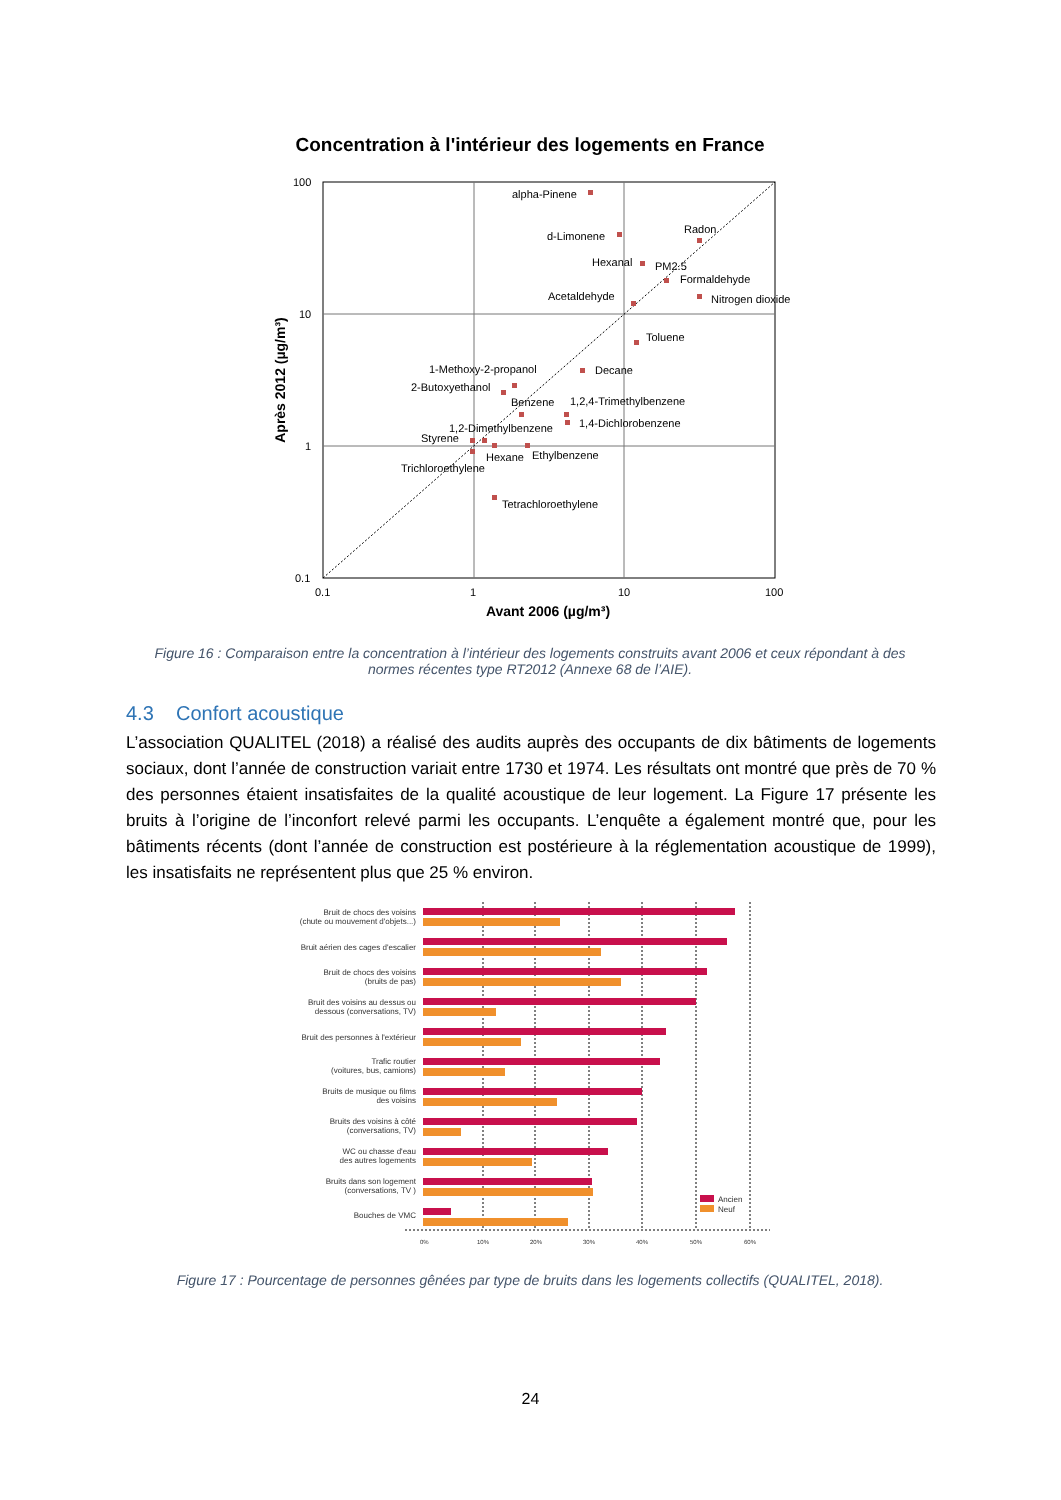Concentration à l'intérieur des logements en France
100
10
1
0.1
0.1
1
10
100
alpha-Pinene
d-Limonene
Radon
Hexanal
PM2.5
Formaldehyde
Acetaldehyde
Nitrogen dioxide
Toluene
1-Methoxy-2-propanol
Decane
2-Butoxyethanol
Benzene
1,2,4-Trimethylbenzene
1,4-Dichlorobenzene
1,2-Dimethylbenzene
Styrene
Hexane
Ethylbenzene
Trichloroethylene
Tetrachloroethylene
Avant 2006 (µg/m³)
Après 2012 (µg/m³)
Figure 16 : Comparaison entre la concentration à l’intérieur des logements construits avant 2006 et ceux répondant à des normes récentes type RT2012 (Annexe 68 de l’AIE).
4.3 Confort acoustique
L’association QUALITEL (2018) a réalisé des audits auprès des occupants de dix bâtiments de logements sociaux, dont l’année de construction variait entre 1730 et 1974. Les résultats ont montré que près de 70 % des personnes étaient insatisfaites de la qualité acoustique de leur logement. La Figure 17 présente les bruits à l’origine de l’inconfort relevé parmi les occupants. L’enquête a également montré que, pour les bâtiments récents (dont l’année de construction est postérieure à la réglementation acoustique de 1999), les insatisfaits ne représentent plus que 25 % environ.
Bruit de chocs des voisins
(chute ou mouvement d'objets...)
Bruit aérien des cages d'escalier
Bruit de chocs des voisins
(bruits de pas)
Bruit des voisins au dessus ou
dessous (conversations, TV)
Bruit des personnes à l'extérieur
Trafic routier
(voitures, bus, camions)
Bruits de musique ou films
des voisins
Bruits des voisins à côté
(conversations, TV)
WC ou chasse d'eau
des autres logements
Bruits dans son logement
(conversations, TV )
Bouches de VMC
Ancien
Neuf
0%
10%
20%
30%
40%
50%
60%
Figure 17 : Pourcentage de personnes gênées par type de bruits dans les logements collectifs (QUALITEL, 2018).
24